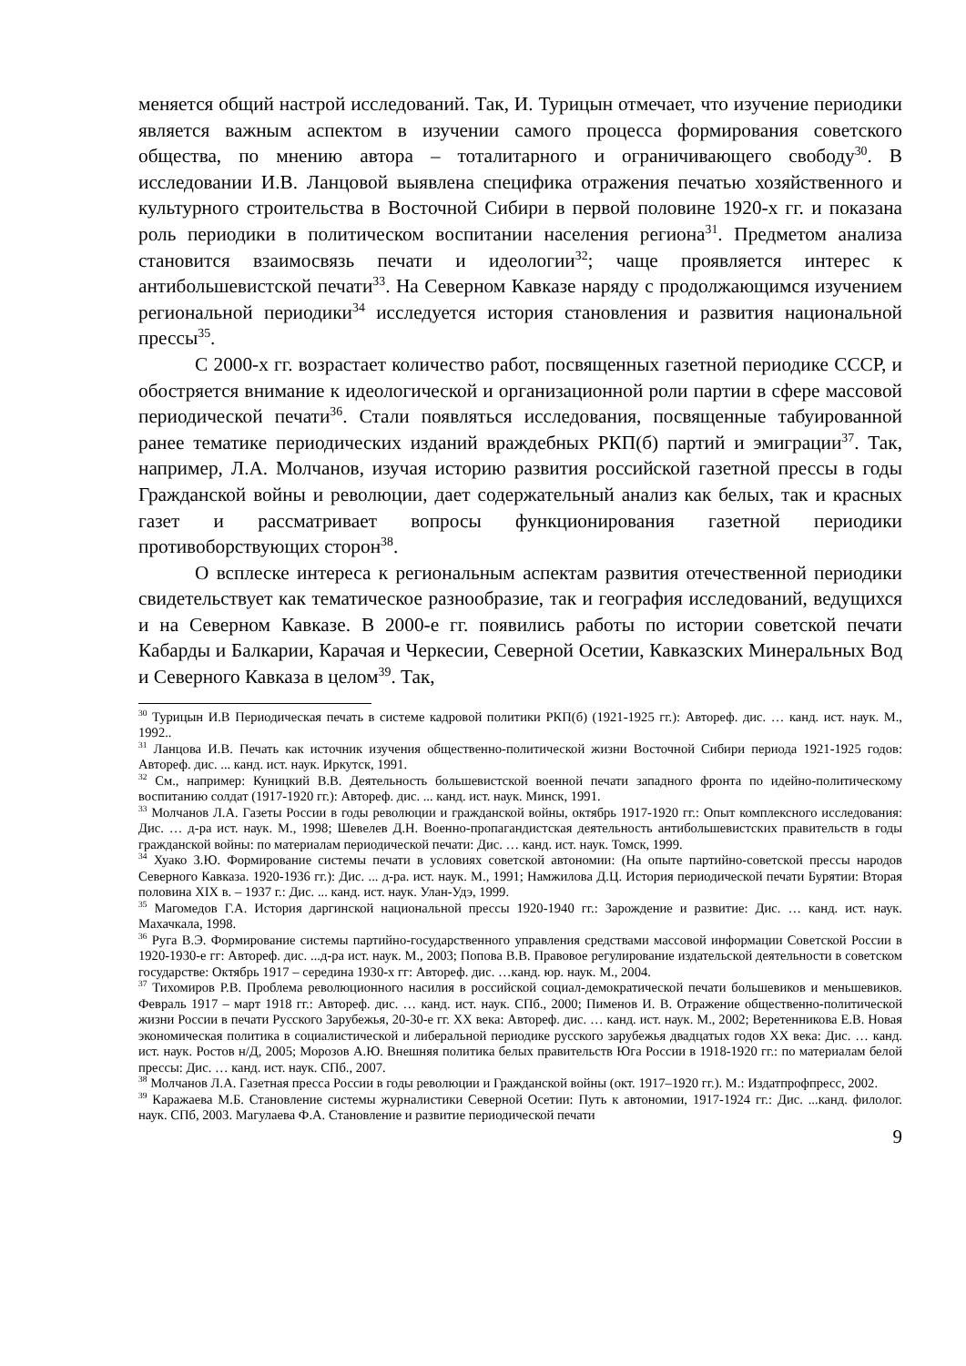меняется общий настрой исследований. Так, И. Турицын отмечает, что изучение периодики является важным аспектом в изучении самого процесса формирования советского общества, по мнению автора – тоталитарного и ограничивающего свободу<sup>30</sup>. В исследовании И.В. Ланцовой выявлена специфика отражения печатью хозяйственного и культурного строительства в Восточной Сибири в первой половине 1920-х гг. и показана роль периодики в политическом воспитании населения региона<sup>31</sup>. Предметом анализа становится взаимосвязь печати и идеологии<sup>32</sup>; чаще проявляется интерес к антибольшевистской печати<sup>33</sup>. На Северном Кавказе наряду с продолжающимся изучением региональной периодики<sup>34</sup> исследуется история становления и развития национальной прессы<sup>35</sup>.
С 2000-х гг. возрастает количество работ, посвященных газетной периодике СССР, и обостряется внимание к идеологической и организационной роли партии в сфере массовой периодической печати<sup>36</sup>. Стали появляться исследования, посвященные табуированной ранее тематике периодических изданий враждебных РКП(б) партий и эмиграции<sup>37</sup>. Так, например, Л.А. Молчанов, изучая историю развития российской газетной прессы в годы Гражданской войны и революции, дает содержательный анализ как белых, так и красных газет и рассматривает вопросы функционирования газетной периодики противоборствующих сторон<sup>38</sup>.
О всплеске интереса к региональным аспектам развития отечественной периодики свидетельствует как тематическое разнообразие, так и география исследований, ведущихся и на Северном Кавказе. В 2000-е гг. появились работы по истории советской печати Кабарды и Балкарии, Карачая и Черкесии, Северной Осетии, Кавказских Минеральных Вод и Северного Кавказа в целом<sup>39</sup>. Так,
<sup>30</sup> Турицын И.В Периодическая печать в системе кадровой политики РКП(б) (1921-1925 гг.): Автореф. дис. … канд. ист. наук. М., 1992..
<sup>31</sup> Ланцова И.В. Печать как источник изучения общественно-политической жизни Восточной Сибири периода 1921-1925 годов: Автореф. дис. ... канд. ист. наук. Иркутск, 1991.
<sup>32</sup> См., например: Куницкий В.В. Деятельность большевистской военной печати западного фронта по идейно-политическому воспитанию солдат (1917-1920 гг.): Автореф. дис. ... канд. ист. наук. Минск, 1991.
<sup>33</sup> Молчанов Л.А. Газеты России в годы революции и гражданской войны, октябрь 1917-1920 гг.: Опыт комплексного исследования: Дис. … д-ра ист. наук. М., 1998; Шевелев Д.Н. Военно-пропагандистская деятельность антибольшевистских правительств в годы гражданской войны: по материалам периодической печати: Дис. … канд. ист. наук. Томск, 1999.
<sup>34</sup> Хуако З.Ю. Формирование системы печати в условиях советской автономии: (На опыте партийно-советской прессы народов Северного Кавказа. 1920-1936 гг.): Дис. ... д-ра. ист. наук. М., 1991; Намжилова Д.Ц. История периодической печати Бурятии: Вторая половина XIX в. – 1937 г.: Дис. ... канд. ист. наук. Улан-Удэ, 1999.
<sup>35</sup> Магомедов Г.А. История даргинской национальной прессы 1920-1940 гг.: Зарождение и развитие: Дис. … канд. ист. наук. Махачкала, 1998.
<sup>36</sup> Руга В.Э. Формирование системы партийно-государственного управления средствами массовой информации Советской России в 1920-1930-е гг: Автореф. дис. ...д-ра ист. наук. М., 2003; Попова В.В. Правовое регулирование издательской деятельности в советском государстве: Октябрь 1917 – середина 1930-х гг: Автореф. дис. …канд. юр. наук. М., 2004.
<sup>37</sup> Тихомиров Р.В. Проблема революционного насилия в российской социал-демократической печати большевиков и меньшевиков. Февраль 1917 – март 1918 гг.: Автореф. дис. … канд. ист. наук. СПб., 2000; Пименов И. В. Отражение общественно-политической жизни России в печати Русского Зарубежья, 20-30-е гг. XX века: Автореф. дис. … канд. ист. наук. М., 2002; Веретенникова Е.В. Новая экономическая политика в социалистической и либеральной периодике русского зарубежья двадцатых годов XX века: Дис. … канд. ист. наук. Ростов н/Д, 2005; Морозов А.Ю. Внешняя политика белых правительств Юга России в 1918-1920 гг.: по материалам белой прессы: Дис. … канд. ист. наук. СПб., 2007.
<sup>38</sup> Молчанов Л.А. Газетная пресса России в годы революции и Гражданской войны (окт. 1917–1920 гг.). М.: Издатпрофпресс, 2002.
<sup>39</sup> Каражаева М.Б. Становление системы журналистики Северной Осетии: Путь к автономии, 1917-1924 гг.: Дис. ...канд. филолог. наук. СПб, 2003. Магулаева Ф.А. Становление и развитие периодической печати
9